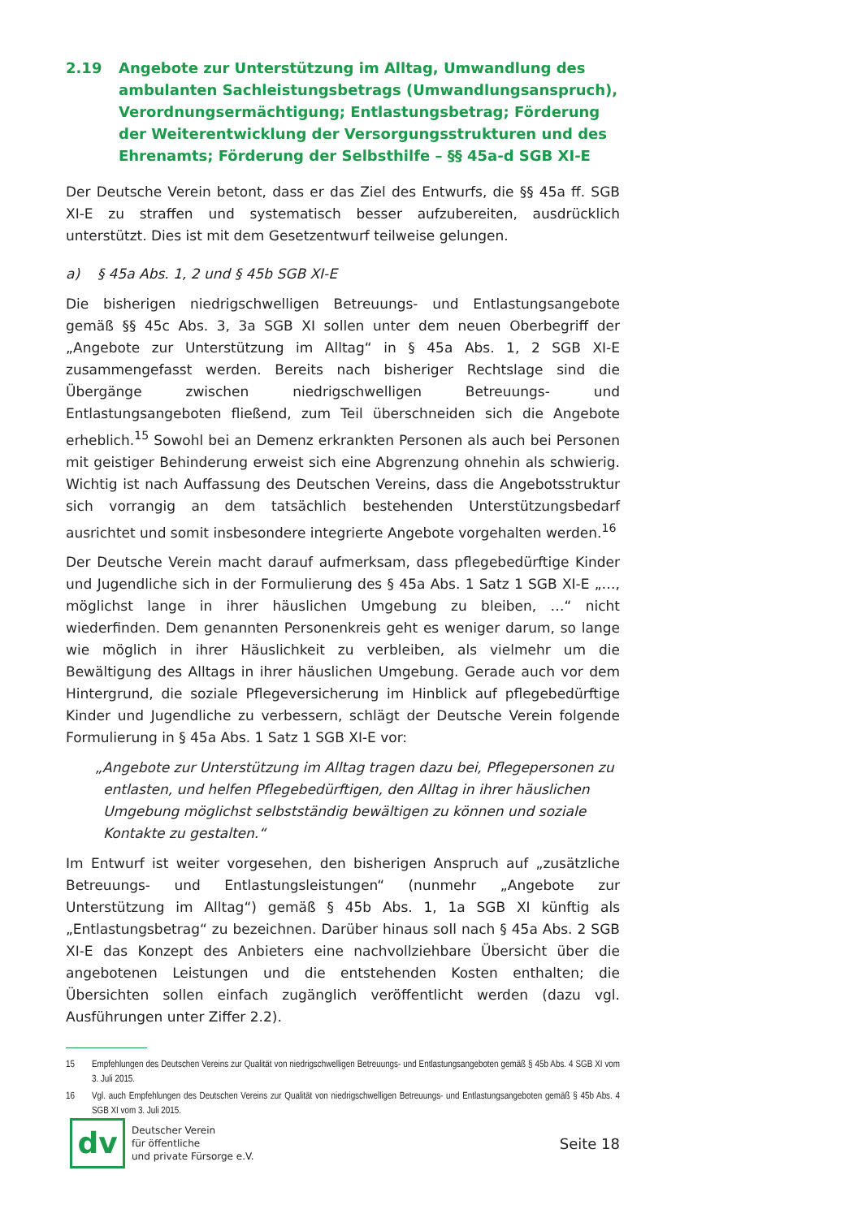2.19 Angebote zur Unterstützung im Alltag, Umwandlung des ambulanten Sachleistungsbetrags (Umwandlungsanspruch), Verordnungsermächtigung; Entlastungsbetrag; Förderung der Weiterentwicklung der Versorgungsstrukturen und des Ehrenamts; Förderung der Selbsthilfe – §§ 45a-d SGB XI-E
Der Deutsche Verein betont, dass er das Ziel des Entwurfs, die §§ 45a ff. SGB XI-E zu straffen und systematisch besser aufzubereiten, ausdrücklich unterstützt. Dies ist mit dem Gesetzentwurf teilweise gelungen.
a) § 45a Abs. 1, 2 und § 45b SGB XI-E
Die bisherigen niedrigschwelligen Betreuungs- und Entlastungsangebote gemäß §§ 45c Abs. 3, 3a SGB XI sollen unter dem neuen Oberbegriff der „Angebote zur Unterstützung im Alltag“ in § 45a Abs. 1, 2 SGB XI-E zusammengefasst werden. Bereits nach bisheriger Rechtslage sind die Übergänge zwischen niedrigschwelligen Betreuungs- und Entlastungsangeboten fließend, zum Teil überschneiden sich die Angebote erheblich.<sup>15</sup> Sowohl bei an Demenz erkrankten Personen als auch bei Personen mit geistiger Behinderung erweist sich eine Abgrenzung ohnehin als schwierig. Wichtig ist nach Auffassung des Deutschen Vereins, dass die Angebotsstruktur sich vorrangig an dem tatsächlich bestehenden Unterstützungsbedarf ausrichtet und somit insbesondere integrierte Angebote vorgehalten werden.<sup>16</sup>
Der Deutsche Verein macht darauf aufmerksam, dass pflegebedürftige Kinder und Jugendliche sich in der Formulierung des § 45a Abs. 1 Satz 1 SGB XI-E „…, möglichst lange in ihrer häuslichen Umgebung zu bleiben, …“ nicht wiederfinden. Dem genannten Personenkreis geht es weniger darum, so lange wie möglich in ihrer Häuslichkeit zu verbleiben, als vielmehr um die Bewältigung des Alltags in ihrer häuslichen Umgebung. Gerade auch vor dem Hintergrund, die soziale Pflegeversicherung im Hinblick auf pflegebedürftige Kinder und Jugendliche zu verbessern, schlägt der Deutsche Verein folgende Formulierung in § 45a Abs. 1 Satz 1 SGB XI-E vor:
„Angebote zur Unterstützung im Alltag tragen dazu bei, Pflegepersonen zu entlasten, und helfen Pflegebedürftigen, den Alltag in ihrer häuslichen Umgebung möglichst selbstständig bewältigen zu können und soziale Kontakte zu gestalten.“
Im Entwurf ist weiter vorgesehen, den bisherigen Anspruch auf „zusätzliche Betreuungs- und Entlastungsleistungen“ (nunmehr „Angebote zur Unterstützung im Alltag“) gemäß § 45b Abs. 1, 1a SGB XI künftig als „Entlastungsbetrag“ zu bezeichnen. Darüber hinaus soll nach § 45a Abs. 2 SGB XI-E das Konzept des Anbieters eine nachvollziehbare Übersicht über die angebotenen Leistungen und die entstehenden Kosten enthalten; die Übersichten sollen einfach zugänglich veröffentlicht werden (dazu vgl. Ausführungen unter Ziffer 2.2).
15
Empfehlungen des Deutschen Vereins zur Qualität von niedrigschwelligen Betreuungs- und Entlastungsangeboten gemäß § 45b Abs. 4 SGB XI vom 3. Juli 2015.
16
Vgl. auch Empfehlungen des Deutschen Vereins zur Qualität von niedrigschwelligen Betreuungs- und Entlastungsangeboten gemäß § 45b Abs. 4 SGB XI vom 3. Juli 2015.
dv
Deutscher Verein
für öffentliche
und private Fürsorge e.V.
Seite 18